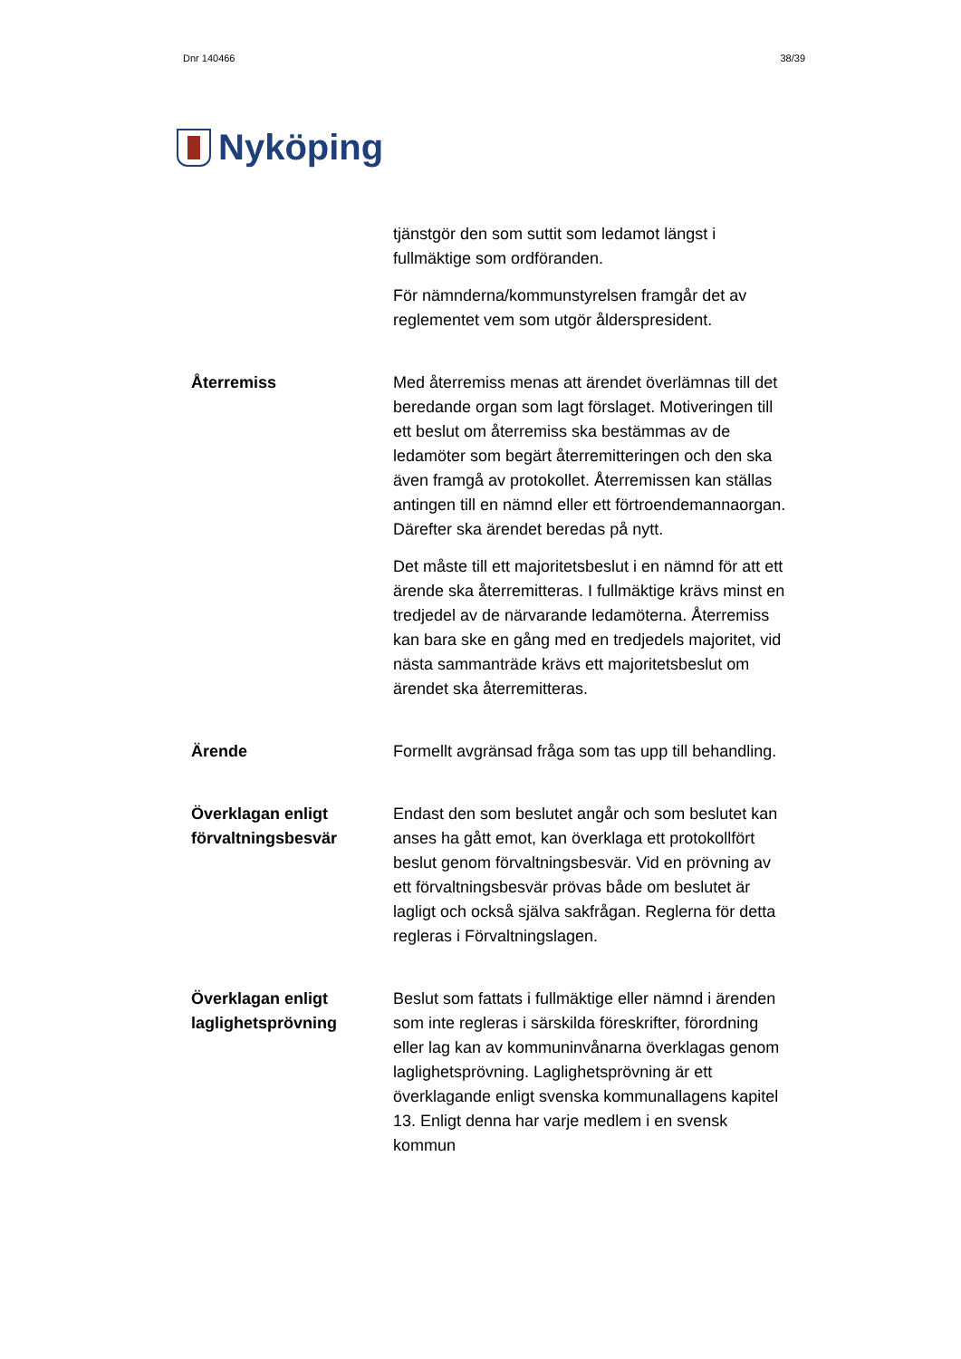Dnr 140466 38/39
Nyköping
tjänstgör den som suttit som ledamot längst i fullmäktige som ordföranden.
För nämnderna/kommunstyrelsen framgår det av reglementet vem som utgör ålderspresident.
Återremiss Med återremiss menas att ärendet överlämnas till det beredande organ som lagt förslaget. Motiveringen till ett beslut om återremiss ska bestämmas av de ledamöter som begärt återremitteringen och den ska även framgå av protokollet. Återremissen kan ställas antingen till en nämnd eller ett förtroendemannaorgan. Därefter ska ärendet beredas på nytt.
Det måste till ett majoritetsbeslut i en nämnd för att ett ärende ska återremitteras. I fullmäktige krävs minst en tredjedel av de närvarande ledamöterna. Återremiss kan bara ske en gång med en tredjedels majoritet, vid nästa sammanträde krävs ett majoritetsbeslut om ärendet ska återremitteras.
Ärende Formellt avgränsad fråga som tas upp till behandling.
Överklagan enligt förvaltningsbesvär
Endast den som beslutet angår och som beslutet kan anses ha gått emot, kan överklaga ett protokollfört beslut genom förvaltningsbesvär. Vid en prövning av ett förvaltningsbesvär prövas både om beslutet är lagligt och också själva sakfrågan. Reglerna för detta regleras i Förvaltningslagen.
Överklagan enligt laglighetsprövning
Beslut som fattats i fullmäktige eller nämnd i ärenden som inte regleras i särskilda föreskrifter, förordning eller lag kan av kommuninvånarna överklagas genom laglighetsprövning. Laglighetsprövning är ett överklagande enligt svenska kommunallagens kapitel 13. Enligt denna har varje medlem i en svensk kommun